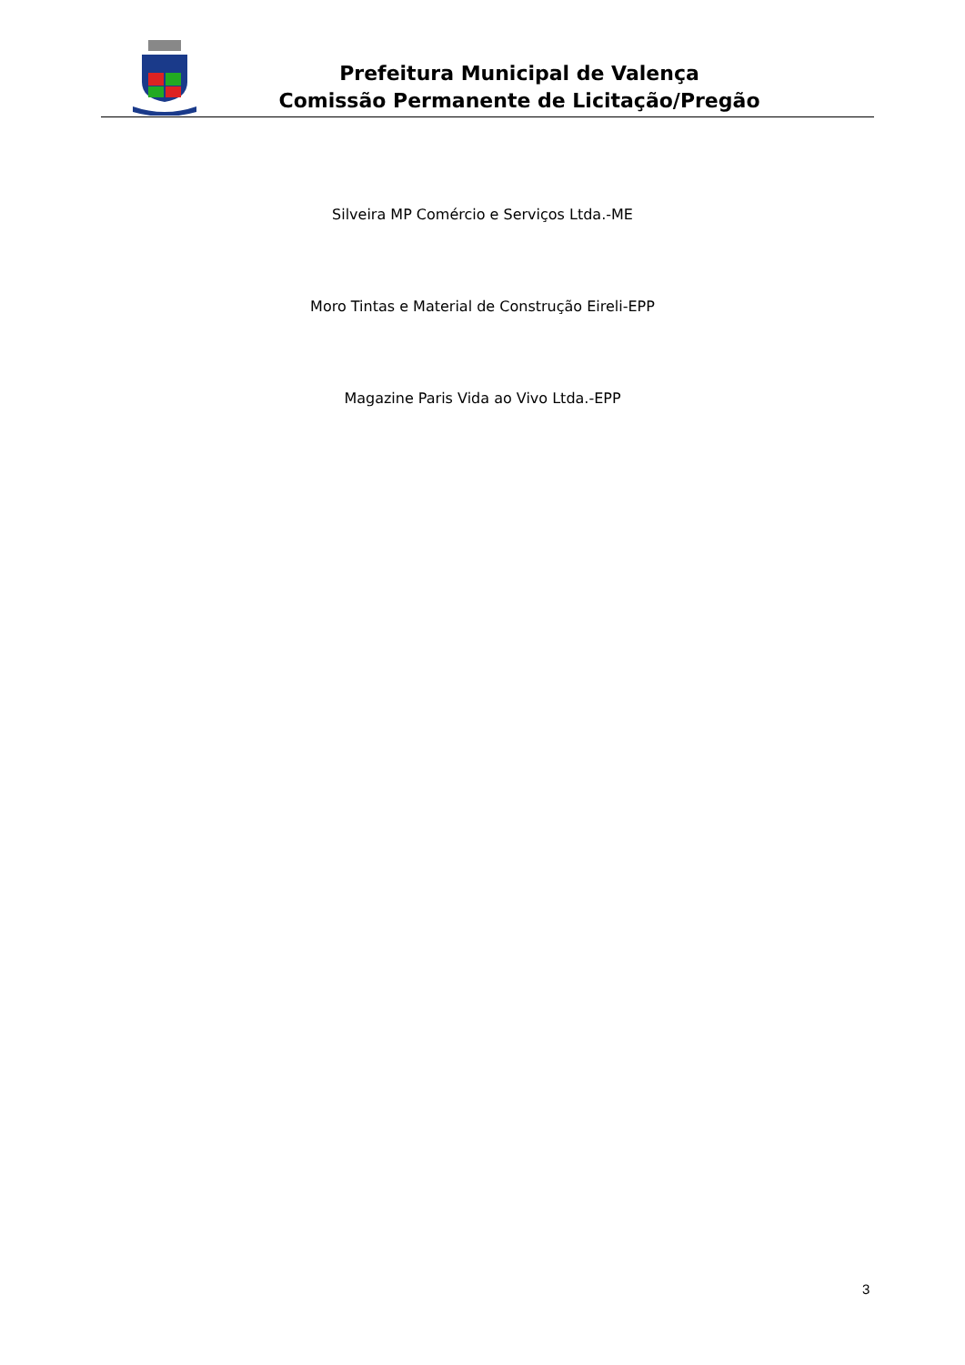Prefeitura Municipal de Valença
Comissão Permanente de Licitação/Pregão
Silveira MP Comércio e Serviços Ltda.-ME
Moro Tintas e Material de Construção Eireli-EPP
Magazine Paris Vida ao Vivo Ltda.-EPP
3